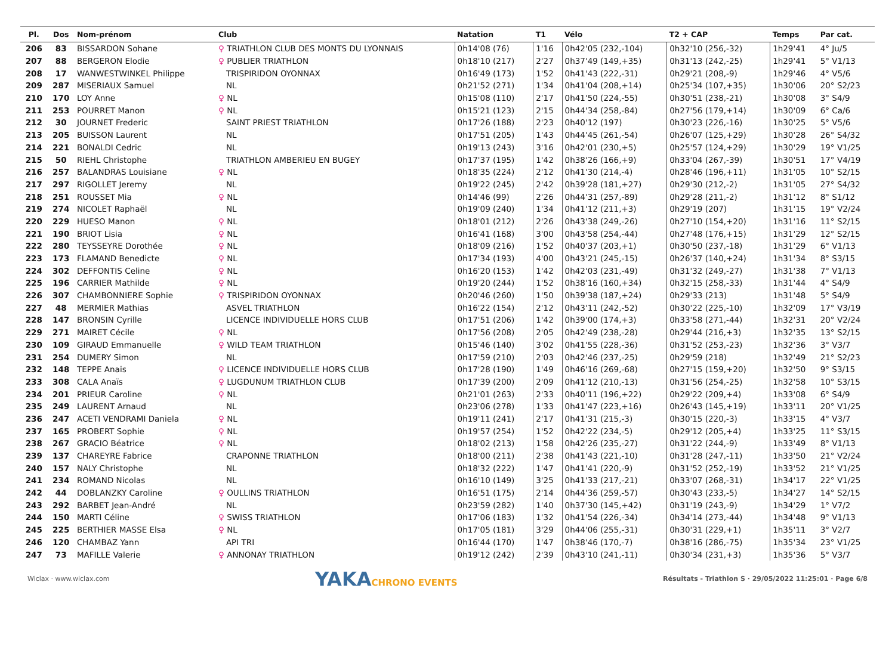| Pl. | Dos | Nom-prénom | Club | Natation | T1 | Vélo | T2 + CAP | Temps | Par cat. |
| --- | --- | --- | --- | --- | --- | --- | --- | --- | --- |
| 206 | 83 | BISSARDON Sohane | ♀ TRIATHLON CLUB DES MONTS DU LYONNAIS | 0h14'08 (76) | 1'16 | 0h42'05 (232,-104) | 0h32'10 (256,-32) | 1h29'41 | 4° Ju/5 |
| 207 | 88 | BERGERON Elodie | ♀ PUBLIER TRIATHLON | 0h18'10 (217) | 2'27 | 0h37'49 (149,+35) | 0h31'13 (242,-25) | 1h29'41 | 5° V1/13 |
| 208 | 17 | WANWESTWINKEL Philippe | TRISPIRIDON OYONNAX | 0h16'49 (173) | 1'52 | 0h41'43 (222,-31) | 0h29'21 (208,-9) | 1h29'46 | 4° V5/6 |
| 209 | 287 | MISERIAUX Samuel | NL | 0h21'52 (271) | 1'34 | 0h41'04 (208,+14) | 0h25'34 (107,+35) | 1h30'06 | 20° S2/23 |
| 210 | 170 | LOY Anne | ♀ NL | 0h15'08 (110) | 2'17 | 0h41'50 (224,-55) | 0h30'51 (238,-21) | 1h30'08 | 3° S4/9 |
| 211 | 253 | POURRET Manon | ♀ NL | 0h15'21 (123) | 2'15 | 0h44'34 (258,-84) | 0h27'56 (179,+14) | 1h30'09 | 6° Ca/6 |
| 212 | 30 | JOURNET Frederic | SAINT PRIEST TRIATHLON | 0h17'26 (188) | 2'23 | 0h40'12 (197) | 0h30'23 (226,-16) | 1h30'25 | 5° V5/6 |
| 213 | 205 | BUISSON Laurent | NL | 0h17'51 (205) | 1'43 | 0h44'45 (261,-54) | 0h26'07 (125,+29) | 1h30'28 | 26° S4/32 |
| 214 | 221 | BONALDI Cedric | NL | 0h19'13 (243) | 3'16 | 0h42'01 (230,+5) | 0h25'57 (124,+29) | 1h30'29 | 19° V1/25 |
| 215 | 50 | RIEHL Christophe | TRIATHLON AMBERIEU EN BUGEY | 0h17'37 (195) | 1'42 | 0h38'26 (166,+9) | 0h33'04 (267,-39) | 1h30'51 | 17° V4/19 |
| 216 | 257 | BALANDRAS Louisiane | ♀ NL | 0h18'35 (224) | 2'12 | 0h41'30 (214,-4) | 0h28'46 (196,+11) | 1h31'05 | 10° S2/15 |
| 217 | 297 | RIGOLLET Jeremy | NL | 0h19'22 (245) | 2'42 | 0h39'28 (181,+27) | 0h29'30 (212,-2) | 1h31'05 | 27° S4/32 |
| 218 | 251 | ROUSSET Mia | ♀ NL | 0h14'46 (99) | 2'26 | 0h44'31 (257,-89) | 0h29'28 (211,-2) | 1h31'12 | 8° S1/12 |
| 219 | 274 | NICOLET Raphaël | NL | 0h19'09 (240) | 1'34 | 0h41'12 (211,+3) | 0h29'19 (207) | 1h31'15 | 19° V2/24 |
| 220 | 229 | HUESO Manon | ♀ NL | 0h18'01 (212) | 2'26 | 0h43'38 (249,-26) | 0h27'10 (154,+20) | 1h31'16 | 11° S2/15 |
| 221 | 190 | BRIOT Lisia | ♀ NL | 0h16'41 (168) | 3'00 | 0h43'58 (254,-44) | 0h27'48 (176,+15) | 1h31'29 | 12° S2/15 |
| 222 | 280 | TEYSSEYRE Dorothée | ♀ NL | 0h18'09 (216) | 1'52 | 0h40'37 (203,+1) | 0h30'50 (237,-18) | 1h31'29 | 6° V1/13 |
| 223 | 173 | FLAMAND Benedicte | ♀ NL | 0h17'34 (193) | 4'00 | 0h43'21 (245,-15) | 0h26'37 (140,+24) | 1h31'34 | 8° S3/15 |
| 224 | 302 | DEFFONTIS Celine | ♀ NL | 0h16'20 (153) | 1'42 | 0h42'03 (231,-49) | 0h31'32 (249,-27) | 1h31'38 | 7° V1/13 |
| 225 | 196 | CARRIER Mathilde | ♀ NL | 0h19'20 (244) | 1'52 | 0h38'16 (160,+34) | 0h32'15 (258,-33) | 1h31'44 | 4° S4/9 |
| 226 | 307 | CHAMBONNIERE Sophie | ♀ TRISPIRIDON OYONNAX | 0h20'46 (260) | 1'50 | 0h39'38 (187,+24) | 0h29'33 (213) | 1h31'48 | 5° S4/9 |
| 227 | 48 | MERMIER Mathias | ASVEL TRIATHLON | 0h16'22 (154) | 2'12 | 0h43'11 (242,-52) | 0h30'22 (225,-10) | 1h32'09 | 17° V3/19 |
| 228 | 147 | BRONSIN Cyrille | LICENCE INDIVIDUELLE HORS CLUB | 0h17'51 (206) | 1'42 | 0h39'00 (174,+3) | 0h33'58 (271,-44) | 1h32'31 | 20° V2/24 |
| 229 | 271 | MAIRET Cécile | ♀ NL | 0h17'56 (208) | 2'05 | 0h42'49 (238,-28) | 0h29'44 (216,+3) | 1h32'35 | 13° S2/15 |
| 230 | 109 | GIRAUD Emmanuelle | ♀ WILD TEAM TRIATHLON | 0h15'46 (140) | 3'02 | 0h41'55 (228,-36) | 0h31'52 (253,-23) | 1h32'36 | 3° V3/7 |
| 231 | 254 | DUMERY Simon | NL | 0h17'59 (210) | 2'03 | 0h42'46 (237,-25) | 0h29'59 (218) | 1h32'49 | 21° S2/23 |
| 232 | 148 | TEPPE Anais | ♀ LICENCE INDIVIDUELLE HORS CLUB | 0h17'28 (190) | 1'49 | 0h46'16 (269,-68) | 0h27'15 (159,+20) | 1h32'50 | 9° S3/15 |
| 233 | 308 | CALA Anaïs | ♀ LUGDUNUM TRIATHLON CLUB | 0h17'39 (200) | 2'09 | 0h41'12 (210,-13) | 0h31'56 (254,-25) | 1h32'58 | 10° S3/15 |
| 234 | 201 | PRIEUR Caroline | ♀ NL | 0h21'01 (263) | 2'33 | 0h40'11 (196,+22) | 0h29'22 (209,+4) | 1h33'08 | 6° S4/9 |
| 235 | 249 | LAURENT Arnaud | NL | 0h23'06 (278) | 1'33 | 0h41'47 (223,+16) | 0h26'43 (145,+19) | 1h33'11 | 20° V1/25 |
| 236 | 247 | ACETI VENDRAMI Daniela | ♀ NL | 0h19'11 (241) | 2'17 | 0h41'31 (215,-3) | 0h30'15 (220,-3) | 1h33'15 | 4° V3/7 |
| 237 | 165 | PROBERT Sophie | ♀ NL | 0h19'57 (254) | 1'52 | 0h42'22 (234,-5) | 0h29'12 (205,+4) | 1h33'25 | 11° S3/15 |
| 238 | 267 | GRACIO Béatrice | ♀ NL | 0h18'02 (213) | 1'58 | 0h42'26 (235,-27) | 0h31'22 (244,-9) | 1h33'49 | 8° V1/13 |
| 239 | 137 | CHAREYRE Fabrice | CRAPONNE TRIATHLON | 0h18'00 (211) | 2'38 | 0h41'43 (221,-10) | 0h31'28 (247,-11) | 1h33'50 | 21° V2/24 |
| 240 | 157 | NALY Christophe | NL | 0h18'32 (222) | 1'47 | 0h41'41 (220,-9) | 0h31'52 (252,-19) | 1h33'52 | 21° V1/25 |
| 241 | 234 | ROMAND Nicolas | NL | 0h16'10 (149) | 3'25 | 0h41'33 (217,-21) | 0h33'07 (268,-31) | 1h34'17 | 22° V1/25 |
| 242 | 44 | DOBLANZKY Caroline | ♀ OULLINS TRIATHLON | 0h16'51 (175) | 2'14 | 0h44'36 (259,-57) | 0h30'43 (233,-5) | 1h34'27 | 14° S2/15 |
| 243 | 292 | BARBET Jean-André | NL | 0h23'59 (282) | 1'40 | 0h37'30 (145,+42) | 0h31'19 (243,-9) | 1h34'29 | 1° V7/2 |
| 244 | 150 | MARTI Céline | ♀ SWISS TRIATHLON | 0h17'06 (183) | 1'32 | 0h41'54 (226,-34) | 0h34'14 (273,-44) | 1h34'48 | 9° V1/13 |
| 245 | 225 | BERTHIER MASSE Elsa | ♀ NL | 0h17'05 (181) | 3'29 | 0h44'06 (255,-31) | 0h30'31 (229,+1) | 1h35'11 | 3° V2/7 |
| 246 | 120 | CHAMBAZ Yann | API TRI | 0h16'44 (170) | 1'47 | 0h38'46 (170,-7) | 0h38'16 (286,-75) | 1h35'34 | 23° V1/25 |
| 247 | 73 | MAFILLE Valerie | ♀ ANNONAY TRIATHLON | 0h19'12 (242) | 2'39 | 0h43'10 (241,-11) | 0h30'34 (231,+3) | 1h35'36 | 5° V3/7 |
Wiclax · www.wiclax.com YAKACHRONO EVENTS Résultats - Triathlon S · 29/05/2022 11:25:01 · Page 6/8